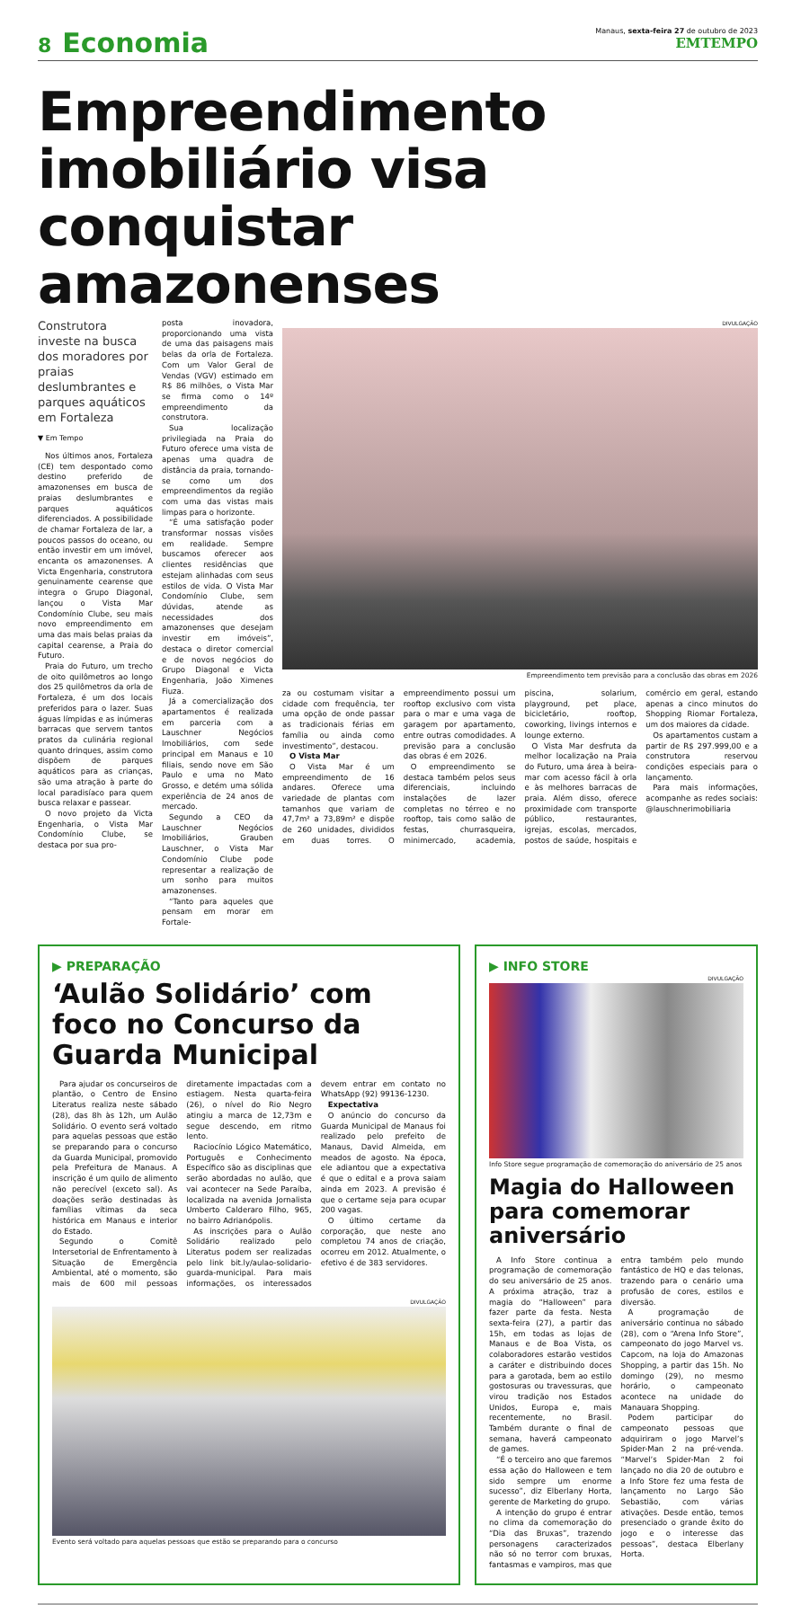8 Economia
Manaus, sexta-feira 27 de outubro de 2023
EMTEMPO
Empreendimento imobiliário visa conquistar amazonenses
Construtora investe na busca dos moradores por praias deslumbrantes e parques aquáticos em Fortaleza
▼ Em Tempo
Nos últimos anos, Fortaleza (CE) tem despontado como destino preferido de amazonenses em busca de praias deslumbrantes e parques aquáticos diferenciados. A possibilidade de chamar Fortaleza de lar, a poucos passos do oceano, ou então investir em um imóvel, encanta os amazonenses. A Victa Engenharia, construtora genuinamente cearense que integra o Grupo Diagonal, lançou o Vista Mar Condomínio Clube, seu mais novo empreendimento em uma das mais belas praias da capital cearense, a Praia do Futuro.
Praia do Futuro, um trecho de oito quilômetros ao longo dos 25 quilômetros da orla de Fortaleza, é um dos locais preferidos para o lazer. Suas águas límpidas e as inúmeras barracas que servem tantos pratos da culinária regional quanto drinques, assim como dispõem de parques aquáticos para as crianças, são uma atração à parte do local paradisíaco para quem busca relaxar e passear.
O novo projeto da Victa Engenharia, o Vista Mar Condomínio Clube, se destaca por sua pro-
posta inovadora, proporcionando uma vista de uma das paisagens mais belas da orla de Fortaleza. Com um Valor Geral de Vendas (VGV) estimado em R$ 86 milhões, o Vista Mar se firma como o 14º empreendimento da construtora.
Sua localização privilegiada na Praia do Futuro oferece uma vista de apenas uma quadra de distância da praia, tornando-se como um dos empreendimentos da região com uma das vistas mais limpas para o horizonte.
“É uma satisfação poder transformar nossas visões em realidade. Sempre buscamos oferecer aos clientes residências que estejam alinhadas com seus estilos de vida. O Vista Mar Condomínio Clube, sem dúvidas, atende as necessidades dos amazonenses que desejam investir em imóveis”, destaca o diretor comercial e de novos negócios do Grupo Diagonal e Victa Engenharia, João Ximenes Fiuza.
Já a comercialização dos apartamentos é realizada em parceria com a Lauschner Negócios Imobiliários, com sede principal em Manaus e 10 filiais, sendo nove em São Paulo e uma no Mato Grosso, e detém uma sólida experiência de 24 anos de mercado.
Segundo a CEO da Lauschner Negócios Imobiliários, Grauben Lauschner, o Vista Mar Condomínio Clube pode representar a realização de um sonho para muitos amazonenses.
“Tanto para aqueles que pensam em morar em Fortale-
DIVULGAÇÃO
Empreendimento tem previsão para a conclusão das obras em 2026
za ou costumam visitar a cidade com frequência, ter uma opção de onde passar as tradicionais férias em família ou ainda como investimento”, destacou.
O Vista Mar
O Vista Mar é um empreendimento de 16 andares. Oferece uma variedade de plantas com tamanhos que variam de 47,7m² a 73,89m² e dispõe de 260 unidades, divididos em duas torres. O empreendimento possui um rooftop exclusivo com vista para o mar e uma vaga de garagem por apartamento, entre outras comodidades. A previsão para a conclusão das obras é em 2026.
O empreendimento se destaca também pelos seus diferenciais, incluindo instalações de lazer completas no térreo e no rooftop, tais como salão de festas, churrasqueira, minimercado, academia, piscina, solarium, playground, pet place, bicicletário, rooftop, coworking, livings internos e lounge externo.
O Vista Mar desfruta da melhor localização na Praia do Futuro, uma área à beira-mar com acesso fácil à orla e às melhores barracas de praia. Além disso, oferece proximidade com transporte público, restaurantes, igrejas, escolas, mercados, postos de saúde, hospitais e comércio em geral, estando apenas a cinco minutos do Shopping Riomar Fortaleza, um dos maiores da cidade.
Os apartamentos custam a partir de R$ 297.999,00 e a construtora reservou condições especiais para o lançamento.
Para mais informações, acompanhe as redes sociais: @lauschnerimobiliaria
▶ PREPARAÇÃO
‘Aulão Solidário’ com foco no Concurso da Guarda Municipal
Para ajudar os concurseiros de plantão, o Centro de Ensino Literatus realiza neste sábado (28), das 8h às 12h, um Aulão Solidário. O evento será voltado para aquelas pessoas que estão se preparando para o concurso da Guarda Municipal, promovido pela Prefeitura de Manaus. A inscrição é um quilo de alimento não perecível (exceto sal). As doações serão destinadas às famílias vítimas da seca histórica em Manaus e interior do Estado.
Segundo o Comitê Intersetorial de Enfrentamento à Situação de Emergência Ambiental, até o momento, são mais de 600 mil pessoas diretamente impactadas com a estiagem. Nesta quarta-feira (26), o nível do Rio Negro atingiu a marca de 12,73m e segue descendo, em ritmo lento.
Raciocínio Lógico Matemático, Português e Conhecimento Específico são as disciplinas que serão abordadas no aulão, que vai acontecer na Sede Paraíba, localizada na avenida Jornalista Umberto Calderaro Filho, 965, no bairro Adrianópolis.
As inscrições para o Aulão Solidário realizado pelo Literatus podem ser realizadas pelo link bit.ly/aulao-solidario-guarda-municipal. Para mais informações, os interessados devem entrar em contato no WhatsApp (92) 99136-1230.
Expectativa
O anúncio do concurso da Guarda Municipal de Manaus foi realizado pelo prefeito de Manaus, David Almeida, em meados de agosto. Na época, ele adiantou que a expectativa é que o edital e a prova saiam ainda em 2023. A previsão é que o certame seja para ocupar 200 vagas.
O último certame da corporação, que neste ano completou 74 anos de criação, ocorreu em 2012. Atualmente, o efetivo é de 383 servidores.
DIVULGAÇÃO
Evento será voltado para aquelas pessoas que estão se preparando para o concurso
▶ INFO STORE
DIVULGAÇÃO
Info Store segue programação de comemoração do aniversário de 25 anos
Magia do Halloween para comemorar aniversário
A Info Store continua a programação de comemoração do seu aniversário de 25 anos. A próxima atração, traz a magia do “Halloween” para fazer parte da festa. Nesta sexta-feira (27), a partir das 15h, em todas as lojas de Manaus e de Boa Vista, os colaboradores estarão vestidos a caráter e distribuindo doces para a garotada, bem ao estilo gostosuras ou travessuras, que virou tradição nos Estados Unidos, Europa e, mais recentemente, no Brasil. Também durante o final de semana, haverá campeonato de games.
“É o terceiro ano que faremos essa ação do Halloween e tem sido sempre um enorme sucesso”, diz Elberlany Horta, gerente de Marketing do grupo.
A intenção do grupo é entrar no clima da comemoração do “Dia das Bruxas”, trazendo personagens caracterizados não só no terror com bruxas, fantasmas e vampiros, mas que entra também pelo mundo fantástico de HQ e das telonas, trazendo para o cenário uma profusão de cores, estilos e diversão.
A programação de aniversário continua no sábado (28), com o “Arena Info Store”, campeonato do jogo Marvel vs. Capcom, na loja do Amazonas Shopping, a partir das 15h. No domingo (29), no mesmo horário, o campeonato acontece na unidade do Manauara Shopping.
Podem participar do campeonato pessoas que adquiriram o jogo Marvel’s Spider-Man 2 na pré-venda. “Marvel’s Spider-Man 2 foi lançado no dia 20 de outubro e a Info Store fez uma festa de lançamento no Largo São Sebastião, com várias ativações. Desde então, temos presenciado o grande êxito do jogo e o interesse das pessoas”, destaca Elberlany Horta.